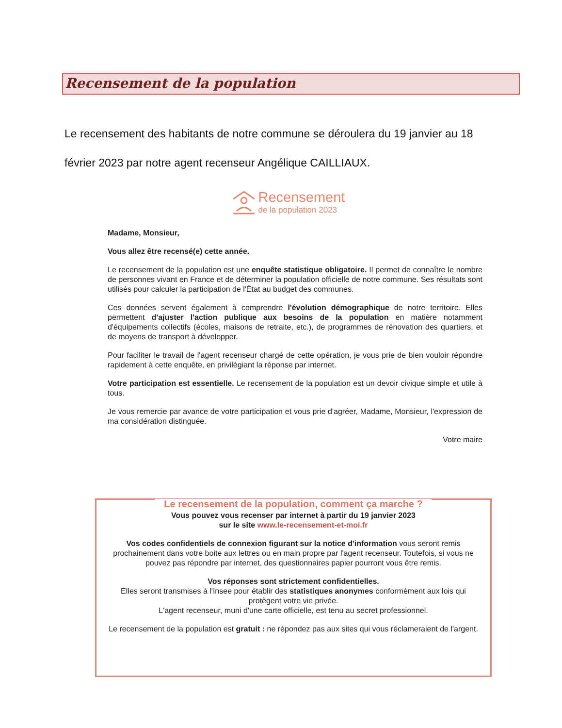Recensement de la population
Le recensement des habitants de notre commune se déroulera du 19 janvier au 18 février 2023 par notre agent recenseur Angélique CAILLIAUX.
Recensement
de la population 2023
Madame, Monsieur,
Vous allez être recensé(e) cette année.
Le recensement de la population est une enquête statistique obligatoire. Il permet de connaître le nombre de personnes vivant en France et de déterminer la population officielle de notre commune. Ses résultats sont utilisés pour calculer la participation de l'État au budget des communes.
Ces données servent également à comprendre l'évolution démographique de notre territoire. Elles permettent d'ajuster l'action publique aux besoins de la population en matière notamment d'équipements collectifs (écoles, maisons de retraite, etc.), de programmes de rénovation des quartiers, et de moyens de transport à développer.
Pour faciliter le travail de l'agent recenseur chargé de cette opération, je vous prie de bien vouloir répondre rapidement à cette enquête, en privilégiant la réponse par internet.
Votre participation est essentielle. Le recensement de la population est un devoir civique simple et utile à tous.
Je vous remercie par avance de votre participation et vous prie d'agréer, Madame, Monsieur, l'expression de ma considération distinguée.
Votre maire
Le recensement de la population, comment ça marche ?
Vous pouvez vous recenser par internet à partir du 19 janvier 2023
sur le site www.le-recensement-et-moi.fr
Vos codes confidentiels de connexion figurant sur la notice d'information vous seront remis prochainement dans votre boite aux lettres ou en main propre par l'agent recenseur. Toutefois, si vous ne pouvez pas répondre par internet, des questionnaires papier pourront vous être remis.
Vos réponses sont strictement confidentielles.
Elles seront transmises à l'Insee pour établir des statistiques anonymes conformément aux lois qui protègent votre vie privée.
L'agent recenseur, muni d'une carte officielle, est tenu au secret professionnel.
Le recensement de la population est gratuit : ne répondez pas aux sites qui vous réclameraient de l'argent.